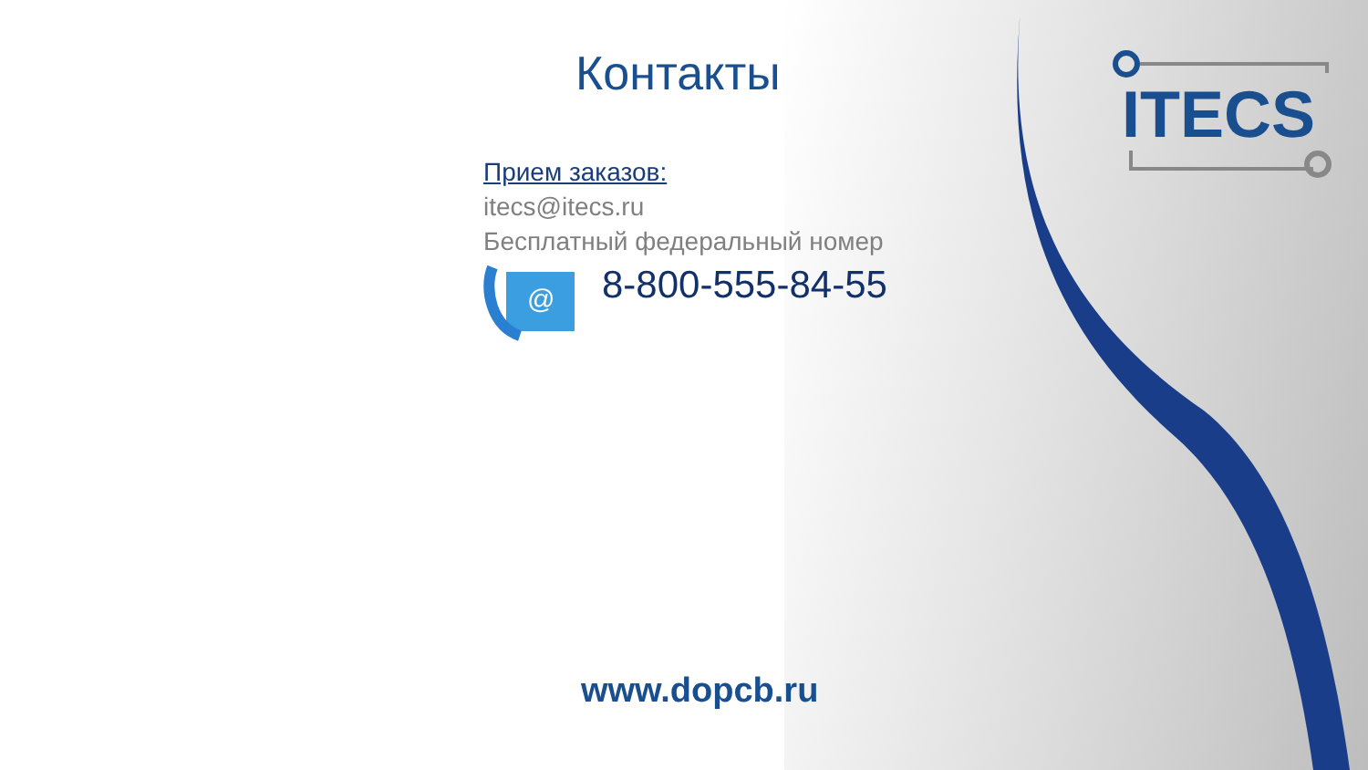ITECS
Контакты
Прием заказов:
itecs@itecs.ru
Бесплатный федеральный номер
@
8-800-555-84-55
www.dopcb.ru